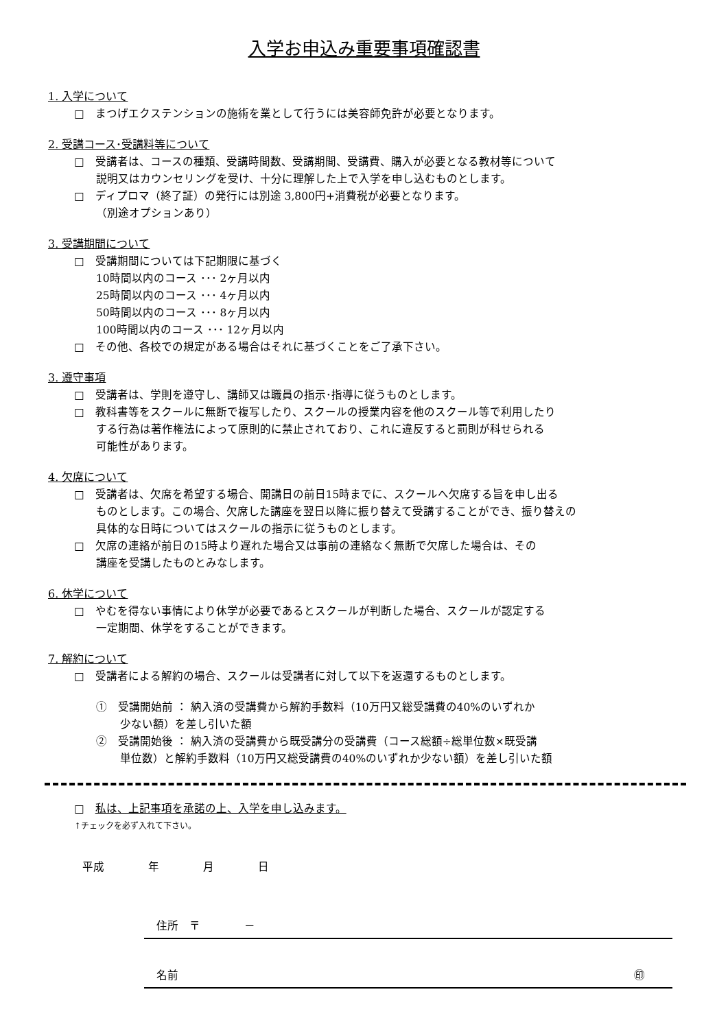入学お申込み重要事項確認書
1. 入学について
□　まつげエクステンションの施術を業として行うには美容師免許が必要となります。
2. 受講コース･受講料等について
□　受講者は、コースの種類、受講時間数、受講期間、受講費、購入が必要となる教材等について
説明又はカウンセリングを受け、十分に理解した上で入学を申し込むものとします。
□　ディプロマ（終了証）の発行には別途 3,800円+消費税が必要となります。
（別途オプションあり）
3. 受講期間について
□　受講期間については下記期限に基づく
10時間以内のコース ･･･ 2ヶ月以内
25時間以内のコース ･･･ 4ヶ月以内
50時間以内のコース ･･･ 8ヶ月以内
100時間以内のコース ･･･ 12ヶ月以内
□　その他、各校での規定がある場合はそれに基づくことをご了承下さい。
3. 遵守事項
□　受講者は、学則を遵守し、講師又は職員の指示･指導に従うものとします。
□　教科書等をスクールに無断で複写したり、スクールの授業内容を他のスクール等で利用したり
する行為は著作権法によって原則的に禁止されており、これに違反すると罰則が科せられる
可能性があります。
4. 欠席について
□　受講者は、欠席を希望する場合、開講日の前日15時までに、スクールへ欠席する旨を申し出る
ものとします。この場合、欠席した講座を翌日以降に振り替えて受講することができ、振り替えの
具体的な日時についてはスクールの指示に従うものとします。
□　欠席の連絡が前日の15時より遅れた場合又は事前の連絡なく無断で欠席した場合は、その
講座を受講したものとみなします。
6. 休学について
□　やむを得ない事情により休学が必要であるとスクールが判断した場合、スクールが認定する
一定期間、休学をすることができます。
7. 解約について
□　受講者による解約の場合、スクールは受講者に対して以下を返還するものとします。
①　受講開始前 ： 納入済の受講費から解約手数料（10万円又総受講費の40%のいずれか
少ない額）を差し引いた額
②　受講開始後 ： 納入済の受講費から既受講分の受講費（コース総額÷総単位数×既受講
単位数）と解約手数料（10万円又総受講費の40%のいずれか少ない額）を差し引いた額
□　私は、上記事項を承諾の上、入学を申し込みます。
↑チェックを必ず入れて下さい。
平成　　　　年　　　　月　　　　日
住所　〒　　　　－
名前 ㊞